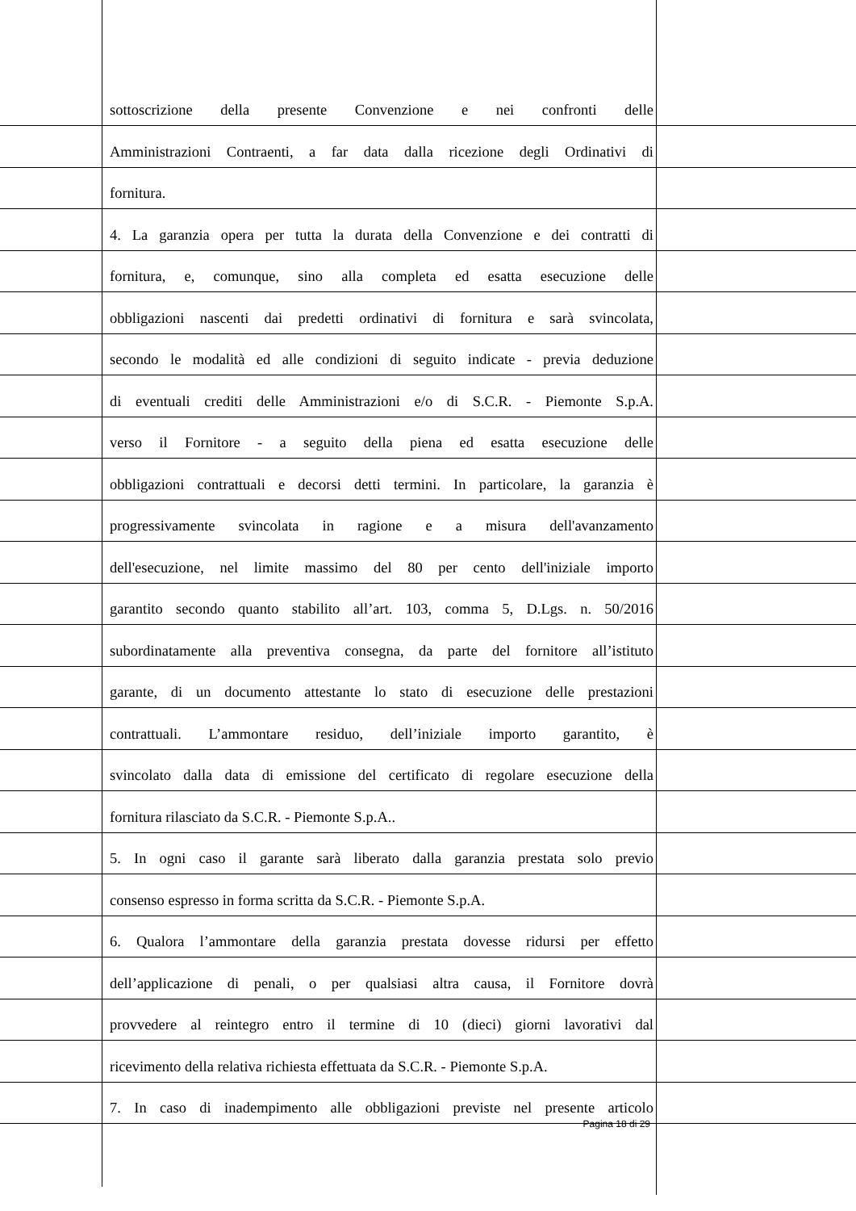sottoscrizione della presente Convenzione e nei confronti delle
Amministrazioni Contraenti, a far data dalla ricezione degli Ordinativi di
fornitura.
4. La garanzia opera per tutta la durata della Convenzione e dei contratti di
fornitura, e, comunque, sino alla completa ed esatta esecuzione delle
obbligazioni nascenti dai predetti ordinativi di fornitura e sarà svincolata,
secondo le modalità ed alle condizioni di seguito indicate - previa deduzione
di eventuali crediti delle Amministrazioni e/o di S.C.R. - Piemonte S.p.A.
verso il Fornitore - a seguito della piena ed esatta esecuzione delle
obbligazioni contrattuali e decorsi detti termini. In particolare, la garanzia è
progressivamente svincolata in ragione e a misura dell'avanzamento
dell'esecuzione, nel limite massimo del 80 per cento dell'iniziale importo
garantito secondo quanto stabilito all’art. 103, comma 5, D.Lgs. n. 50/2016
subordinatamente alla preventiva consegna, da parte del fornitore all’istituto
garante, di un documento attestante lo stato di esecuzione delle prestazioni
contrattuali. L’ammontare residuo, dell’iniziale importo garantito, è
svincolato dalla data di emissione del certificato di regolare esecuzione della
fornitura rilasciato da S.C.R. - Piemonte S.p.A..
5. In ogni caso il garante sarà liberato dalla garanzia prestata solo previo
consenso espresso in forma scritta da S.C.R. - Piemonte S.p.A.
6. Qualora l’ammontare della garanzia prestata dovesse ridursi per effetto
dell’applicazione di penali, o per qualsiasi altra causa, il Fornitore dovrà
provvedere al reintegro entro il termine di 10 (dieci) giorni lavorativi dal
ricevimento della relativa richiesta effettuata da S.C.R. - Piemonte S.p.A.
7. In caso di inadempimento alle obbligazioni previste nel presente articolo
Pagina 18 di 29